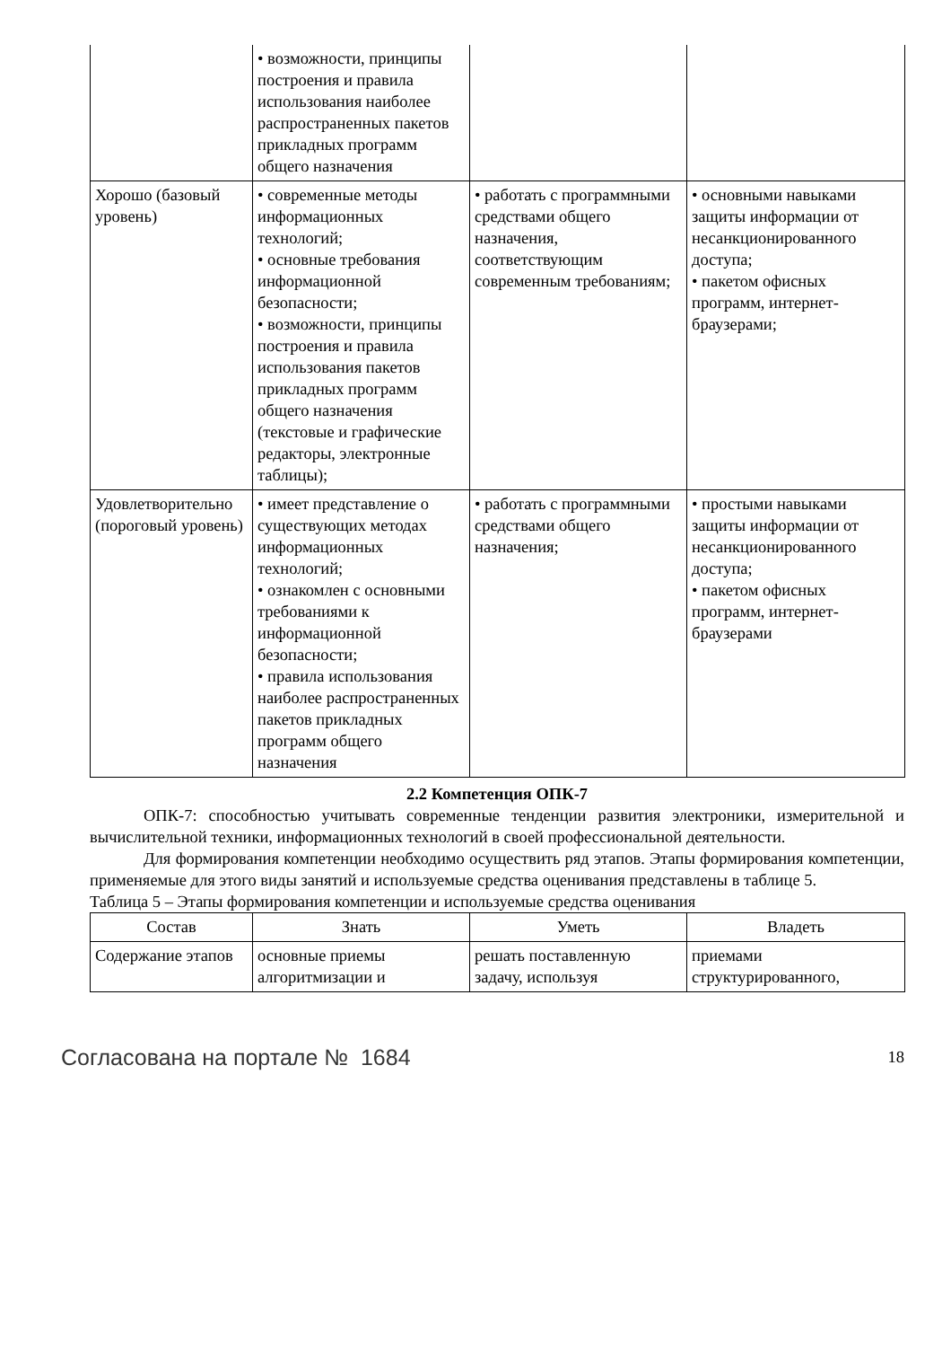| | • возможности, принципы построения и правила использования наиболее распространенных пакетов прикладных программ общего назначения | | |
| Хорошо (базовый уровень) | • современные методы информационных технологий; • основные требования информационной безопасности; • возможности, принципы построения и правила использования пакетов прикладных программ общего назначения (текстовые и графические редакторы, электронные таблицы); | • работать с программными средствами общего назначения, соответствующим современным требованиям; | • основными навыками защиты информации от несанкционированного доступа; • пакетом офисных программ, интернет-браузерами; |
| Удовлетворительно (пороговый уровень) | • имеет представление о существующих методах информационных технологий; • ознакомлен с основными требованиями к информационной безопасности; • правила использования наиболее распространенных пакетов прикладных программ общего назначения | • работать с программными средствами общего назначения; | • простыми навыками защиты информации от несанкционированного доступа; • пакетом офисных программ, интернет-браузерами |
2.2 Компетенция ОПК-7
ОПК-7: способностью учитывать современные тенденции развития электроники, измерительной и вычислительной техники, информационных технологий в своей профессиональной деятельности.
Для формирования компетенции необходимо осуществить ряд этапов. Этапы формирования компетенции, применяемые для этого виды занятий и используемые средства оценивания представлены в таблице 5.
Таблица 5 – Этапы формирования компетенции и используемые средства оценивания
| Состав | Знать | Уметь | Владеть |
| --- | --- | --- | --- |
| Содержание этапов | основные приемы алгоритмизации и | решать поставленную задачу, используя | приемами структурированного, |
Согласована на портале № 1684 18